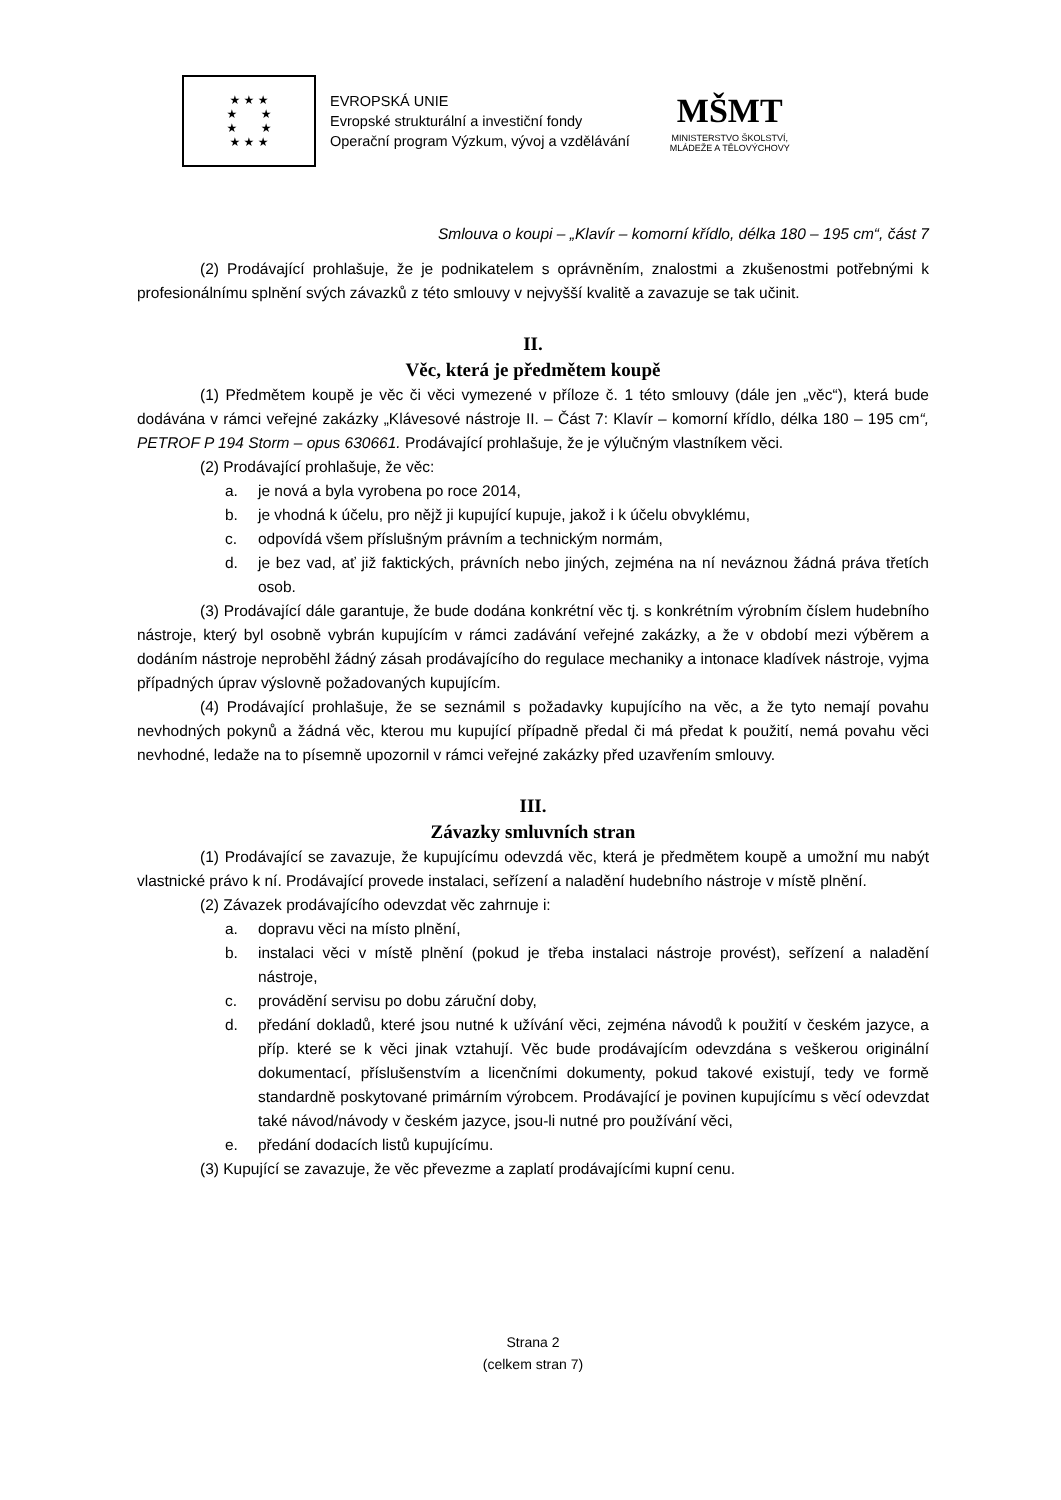★ ★ ★
★ ★
★ ★
★ ★ ★
EVROPSKÁ UNIE
Evropské strukturální a investiční fondy
Operační program Výzkum, vývoj a vzdělávání
MŠMT
MINISTERSTVO ŠKOLSTVÍ,
MLÁDEŽE A TĚLOVÝCHOVY
Smlouva o koupi – „Klavír – komorní křídlo, délka 180 – 195 cm“, část 7
(2) Prodávající prohlašuje, že je podnikatelem s oprávněním, znalostmi a zkušenostmi potřebnými k profesionálnímu splnění svých závazků z této smlouvy v nejvyšší kvalitě a zavazuje se tak učinit.
II.
Věc, která je předmětem koupě
(1) Předmětem koupě je věc či věci vymezené v příloze č. 1 této smlouvy (dále jen „věc“), která bude dodávána v rámci veřejné zakázky „Klávesové nástroje II. – Část 7: Klavír – komorní křídlo, délka 180 – 195 cm“, PETROF P 194 Storm – opus 630661. Prodávající prohlašuje, že je výlučným vlastníkem věci.
(2) Prodávající prohlašuje, že věc:
a. je nová a byla vyrobena po roce 2014,
b. je vhodná k účelu, pro nějž ji kupující kupuje, jakož i k účelu obvyklému,
c. odpovídá všem příslušným právním a technickým normám,
d. je bez vad, ať již faktických, právních nebo jiných, zejména na ní neváznou žádná práva třetích osob.
(3) Prodávající dále garantuje, že bude dodána konkrétní věc tj. s konkrétním výrobním číslem hudebního nástroje, který byl osobně vybrán kupujícím v rámci zadávání veřejné zakázky, a že v období mezi výběrem a dodáním nástroje neproběhl žádný zásah prodávajícího do regulace mechaniky a intonace kladívek nástroje, vyjma případných úprav výslovně požadovaných kupujícím.
(4) Prodávající prohlašuje, že se seznámil s požadavky kupujícího na věc, a že tyto nemají povahu nevhodných pokynů a žádná věc, kterou mu kupující případně předal či má předat k použití, nemá povahu věci nevhodné, ledaže na to písemně upozornil v rámci veřejné zakázky před uzavřením smlouvy.
III.
Závazky smluvních stran
(1) Prodávající se zavazuje, že kupujícímu odevzdá věc, která je předmětem koupě a umožní mu nabýt vlastnické právo k ní. Prodávající provede instalaci, seřízení a naladění hudebního nástroje v místě plnění.
(2) Závazek prodávajícího odevzdat věc zahrnuje i:
a. dopravu věci na místo plnění,
b. instalaci věci v místě plnění (pokud je třeba instalaci nástroje provést), seřízení a naladění nástroje,
c. provádění servisu po dobu záruční doby,
d. předání dokladů, které jsou nutné k užívání věci, zejména návodů k použití v českém jazyce, a příp. které se k věci jinak vztahují. Věc bude prodávajícím odevzdána s veškerou originální dokumentací, příslušenstvím a licenčními dokumenty, pokud takové existují, tedy ve formě standardně poskytované primárním výrobcem. Prodávající je povinen kupujícímu s věcí odevzdat také návod/návody v českém jazyce, jsou-li nutné pro používání věci,
e. předání dodacích listů kupujícímu.
(3) Kupující se zavazuje, že věc převezme a zaplatí prodávajícími kupní cenu.
Strana 2
(celkem stran 7)